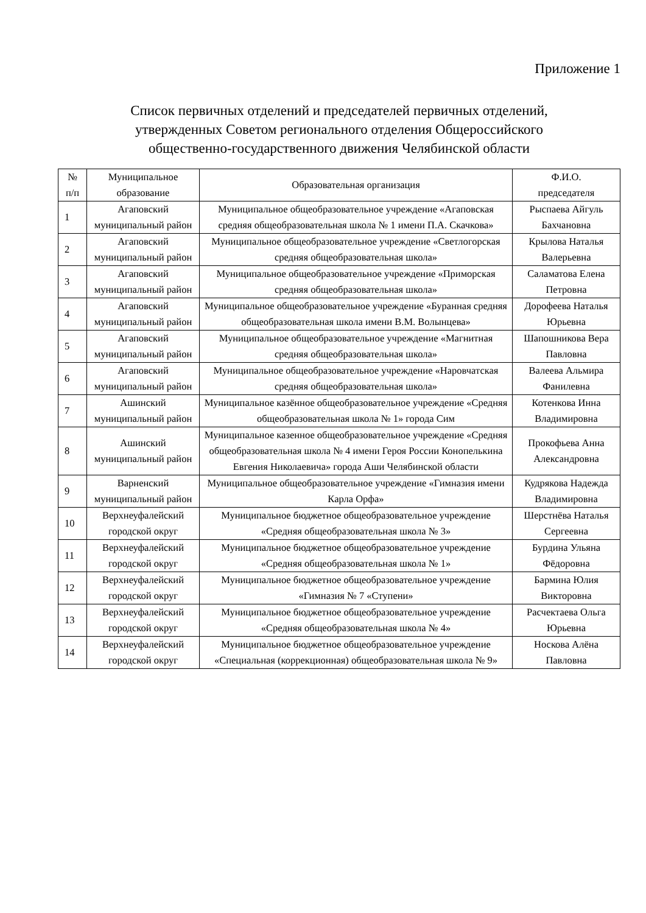Приложение 1
Список первичных отделений и председателей первичных отделений,
утвержденных Советом регионального отделения Общероссийского
общественно-государственного движения Челябинской области
| № п/п | Муниципальное образование | Образовательная организация | Ф.И.О. председателя |
| --- | --- | --- | --- |
| 1 | Агаповский муниципальный район | Муниципальное общеобразовательное учреждение «Агаповская средняя общеобразовательная школа № 1 имени П.А. Скачкова» | Рыспаева Айгуль Бахчановна |
| 2 | Агаповский муниципальный район | Муниципальное общеобразовательное учреждение «Светлогорская средняя общеобразовательная школа» | Крылова Наталья Валерьевна |
| 3 | Агаповский муниципальный район | Муниципальное общеобразовательное учреждение «Приморская средняя общеобразовательная школа» | Саламатова Елена Петровна |
| 4 | Агаповский муниципальный район | Муниципальное общеобразовательное учреждение «Буранная средняя общеобразовательная школа имени В.М. Волынцева» | Дорофеева Наталья Юрьевна |
| 5 | Агаповский муниципальный район | Муниципальное общеобразовательное учреждение «Магнитная средняя общеобразовательная школа» | Шапошникова Вера Павловна |
| 6 | Агаповский муниципальный район | Муниципальное общеобразовательное учреждение «Наровчатская средняя общеобразовательная школа» | Валеева Альмира Фанилевна |
| 7 | Ашинский муниципальный район | Муниципальное казённое общеобразовательное учреждение «Средняя общеобразовательная школа № 1» города Сим | Котенкова Инна Владимировна |
| 8 | Ашинский муниципальный район | Муниципальное казенное общеобразовательное учреждение «Средняя общеобразовательная школа № 4 имени Героя России Конопелькина Евгения Николаевича» города Аши Челябинской области | Прокофьева Анна Александровна |
| 9 | Варненский муниципальный район | Муниципальное общеобразовательное учреждение «Гимназия имени Карла Орфа» | Кудрякова Надежда Владимировна |
| 10 | Верхнеуфалейский городской округ | Муниципальное бюджетное общеобразовательное учреждение «Средняя общеобразовательная школа № 3» | Шерстнёва Наталья Сергеевна |
| 11 | Верхнеуфалейский городской округ | Муниципальное бюджетное общеобразовательное учреждение «Средняя общеобразовательная школа № 1» | Бурдина Ульяна Фёдоровна |
| 12 | Верхнеуфалейский городской округ | Муниципальное бюджетное общеобразовательное учреждение «Гимназия № 7 «Ступени» | Бармина Юлия Викторовна |
| 13 | Верхнеуфалейский городской округ | Муниципальное бюджетное общеобразовательное учреждение «Средняя общеобразовательная школа № 4» | Расчектаева Ольга Юрьевна |
| 14 | Верхнеуфалейский городской округ | Муниципальное бюджетное общеобразовательное учреждение «Специальная (коррекционная) общеобразовательная школа № 9» | Носкова Алёна Павловна |